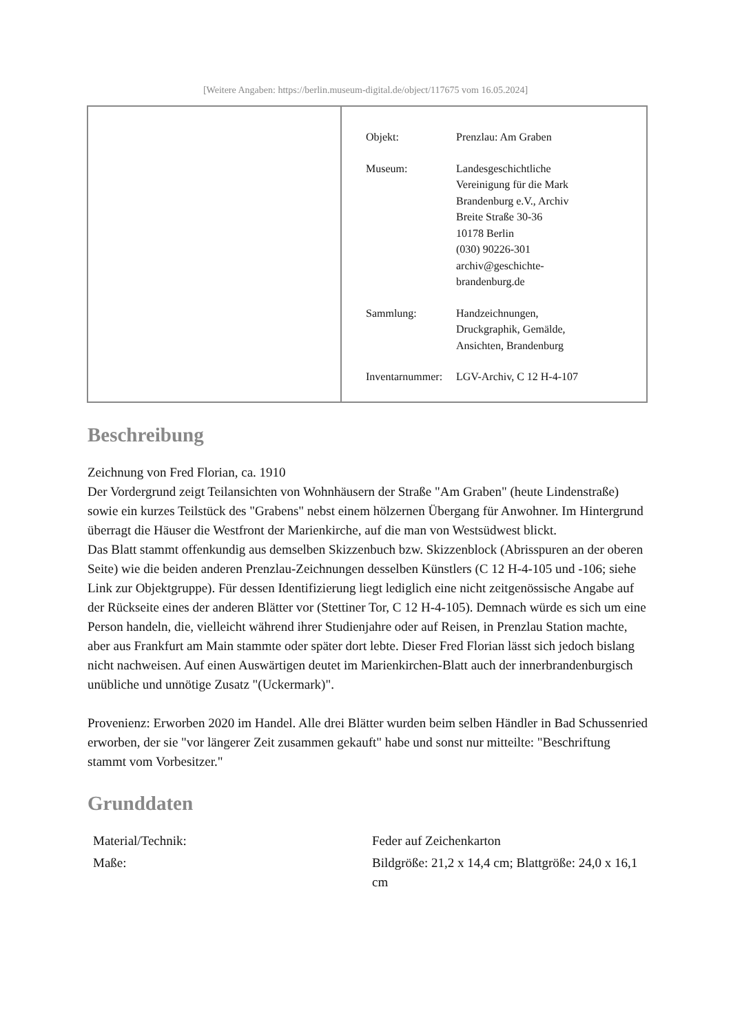[Weitere Angaben: https://berlin.museum-digital.de/object/117675 vom 16.05.2024]
| Objekt: | Prenzlau: Am Graben |
| Museum: | Landesgeschichtliche Vereinigung für die Mark Brandenburg e.V., Archiv Breite Straße 30-36 10178 Berlin (030) 90226-301 archiv@geschichte- brandenburg.de |
| Sammlung: | Handzeichnungen, Druckgraphik, Gemälde, Ansichten, Brandenburg |
| Inventarnummer: | LGV-Archiv, C 12 H-4-107 |
Beschreibung
Zeichnung von Fred Florian, ca. 1910
Der Vordergrund zeigt Teilansichten von Wohnhäusern der Straße "Am Graben" (heute Lindenstraße) sowie ein kurzes Teilstück des "Grabens" nebst einem hölzernen Übergang für Anwohner. Im Hintergrund überragt die Häuser die Westfront der Marienkirche, auf die man von Westsüdwest blickt.
Das Blatt stammt offenkundig aus demselben Skizzenbuch bzw. Skizzenblock (Abrisspuren an der oberen Seite) wie die beiden anderen Prenzlau-Zeichnungen desselben Künstlers (C 12 H-4-105 und -106; siehe Link zur Objektgruppe). Für dessen Identifizierung liegt lediglich eine nicht zeitgenössische Angabe auf der Rückseite eines der anderen Blätter vor (Stettiner Tor, C 12 H-4-105). Demnach würde es sich um eine Person handeln, die, vielleicht während ihrer Studienjahre oder auf Reisen, in Prenzlau Station machte, aber aus Frankfurt am Main stammte oder später dort lebte. Dieser Fred Florian lässt sich jedoch bislang nicht nachweisen. Auf einen Auswärtigen deutet im Marienkirchen-Blatt auch der innerbrandenburgisch unübliche und unnötige Zusatz "(Uckermark)".
Provenienz: Erworben 2020 im Handel. Alle drei Blätter wurden beim selben Händler in Bad Schussenried erworben, der sie "vor längerer Zeit zusammen gekauft" habe und sonst nur mitteilte: "Beschriftung stammt vom Vorbesitzer."
Grunddaten
| Material/Technik: | Feder auf Zeichenkarton |
| Maße: | Bildgröße: 21,2 x 14,4 cm; Blattgröße: 24,0 x 16,1 cm |